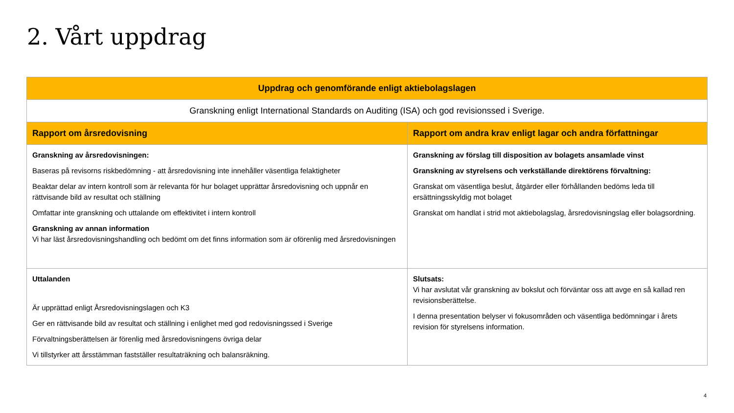2. Vårt uppdrag
| Uppdrag och genomförande enligt aktiebolagslagen | |
| --- | --- |
| Granskning enligt International Standards on Auditing (ISA) och god revisionssed i Sverige. | |
| Rapport om årsredovisning | Rapport om andra krav enligt lagar och andra författningar |
| Granskning av årsredovisningen: Baseras på revisorns riskbedömning - att årsredovisning inte innehåller väsentliga felaktigheter Beaktar delar av intern kontroll som är relevanta för hur bolaget upprättar årsredovisning och uppnår en rättvisande bild av resultat och ställning Omfattar inte granskning och uttalande om effektivitet i intern kontroll Granskning av annan information Vi har läst årsredovisningshandling och bedömt om det finns information som är oförenlig med årsredovisningen | Granskning av förslag till disposition av bolagets ansamlade vinst Granskning av styrelsens och verkställande direktörens förvaltning: Granskat om väsentliga beslut, åtgärder eller förhållanden bedöms leda till ersättningsskyldig mot bolaget Granskat om handlat i strid mot aktiebolagslag, årsredovisningslag eller bolagsordning. |
| Uttalanden Är upprättad enligt Årsredovisningslagen och K3 Ger en rättvisande bild av resultat och ställning i enlighet med god redovisningssed i Sverige Förvaltningsberättelsen är förenlig med årsredovisningens övriga delar Vi tillstyrker att årsstämman fastställer resultaträkning och balansräkning. | Slutsats: Vi har avslutat vår granskning av bokslut och förväntar oss att avge en så kallad ren revisionsberättelse. I denna presentation belyser vi fokusområden och väsentliga bedömningar i årets revision för styrelsens information. |
4